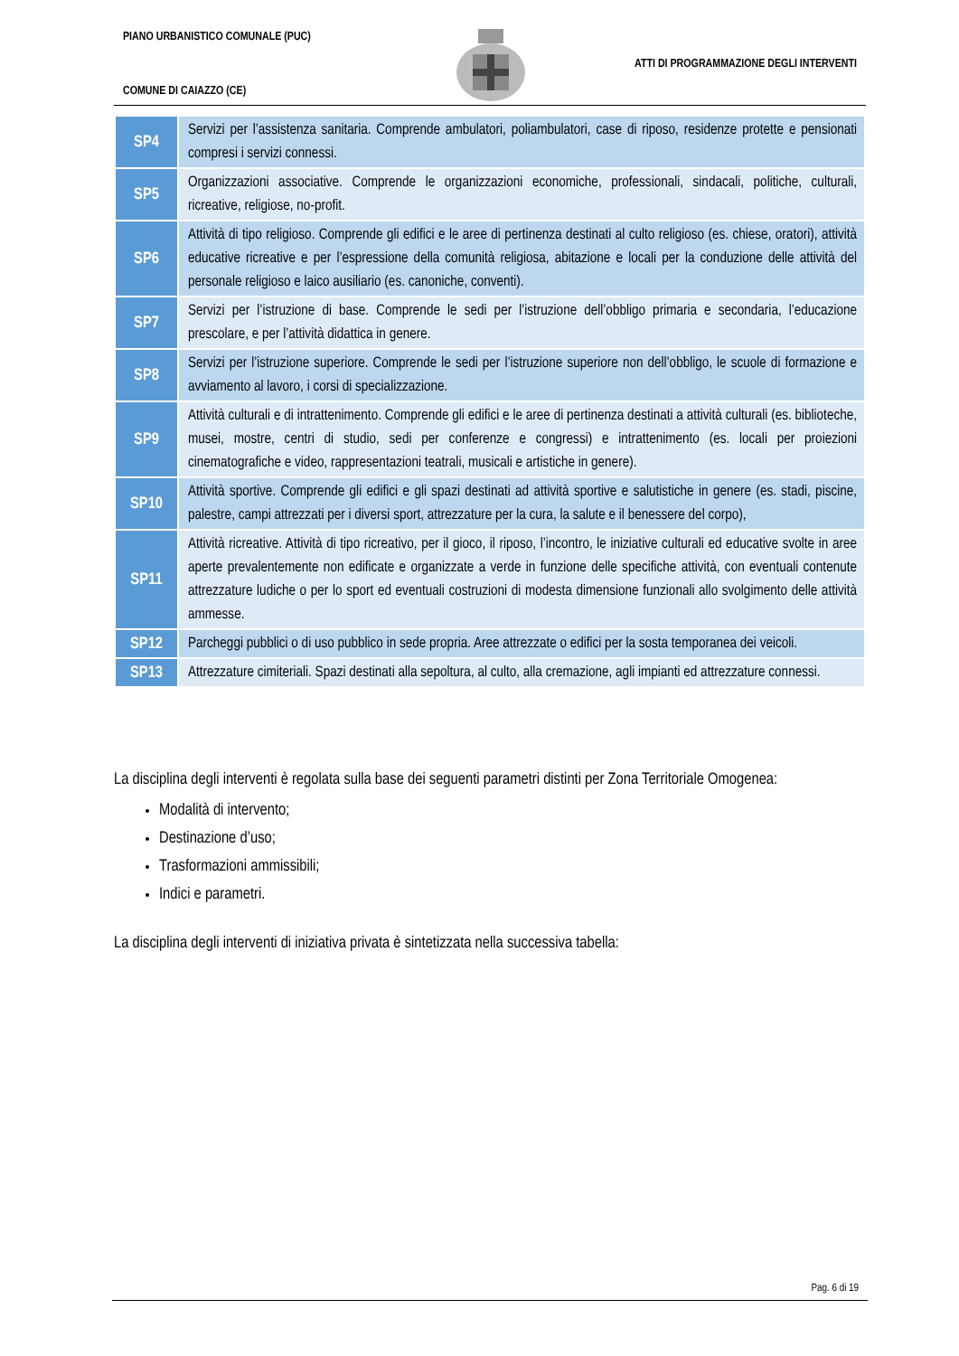PIANO URBANISTICO COMUNALE (PUC)
COMUNE DI CAIAZZO (CE)
ATTI DI PROGRAMMAZIONE DEGLI INTERVENTI
| SP4 | Servizi per l’assistenza sanitaria. Comprende ambulatori, poliambulatori, case di riposo, residenze protette e pensionati compresi i servizi connessi. |
| SP5 | Organizzazioni associative. Comprende le organizzazioni economiche, professionali, sindacali, politiche, culturali, ricreative, religiose, no-profit. |
| SP6 | Attività di tipo religioso. Comprende gli edifici e le aree di pertinenza destinati al culto religioso (es. chiese, oratori), attività educative ricreative e per l’espressione della comunità religiosa, abitazione e locali per la conduzione delle attività del personale religioso e laico ausiliario (es. canoniche, conventi). |
| SP7 | Servizi per l’istruzione di base. Comprende le sedi per l’istruzione dell’obbligo primaria e secondaria, l’educazione prescolare, e per l’attività didattica in genere. |
| SP8 | Servizi per l’istruzione superiore. Comprende le sedi per l’istruzione superiore non dell’obbligo, le scuole di formazione e avviamento al lavoro, i corsi di specializzazione. |
| SP9 | Attività culturali e di intrattenimento. Comprende gli edifici e le aree di pertinenza destinati a attività culturali (es. biblioteche, musei, mostre, centri di studio, sedi per conferenze e congressi) e intrattenimento (es. locali per proiezioni cinematografiche e video, rappresentazioni teatrali, musicali e artistiche in genere). |
| SP10 | Attività sportive. Comprende gli edifici e gli spazi destinati ad attività sportive e salutistiche in genere (es. stadi, piscine, palestre, campi attrezzati per i diversi sport, attrezzature per la cura, la salute e il benessere del corpo), |
| SP11 | Attività ricreative. Attività di tipo ricreativo, per il gioco, il riposo, l’incontro, le iniziative culturali ed educative svolte in aree aperte prevalentemente non edificate e organizzate a verde in funzione delle specifiche attività, con eventuali contenute attrezzature ludiche o per lo sport ed eventuali costruzioni di modesta dimensione funzionali allo svolgimento delle attività ammesse. |
| SP12 | Parcheggi pubblici o di uso pubblico in sede propria. Aree attrezzate o edifici per la sosta temporanea dei veicoli. |
| SP13 | Attrezzature cimiteriali. Spazi destinati alla sepoltura, al culto, alla cremazione, agli impianti ed attrezzature connessi. |
La disciplina degli interventi è regolata sulla base dei seguenti parametri distinti per Zona Territoriale Omogenea:
Modalità di intervento;
Destinazione d’uso;
Trasformazioni ammissibili;
Indici e parametri.
La disciplina degli interventi di iniziativa privata è sintetizzata nella successiva tabella:
Pag. 6 di 19